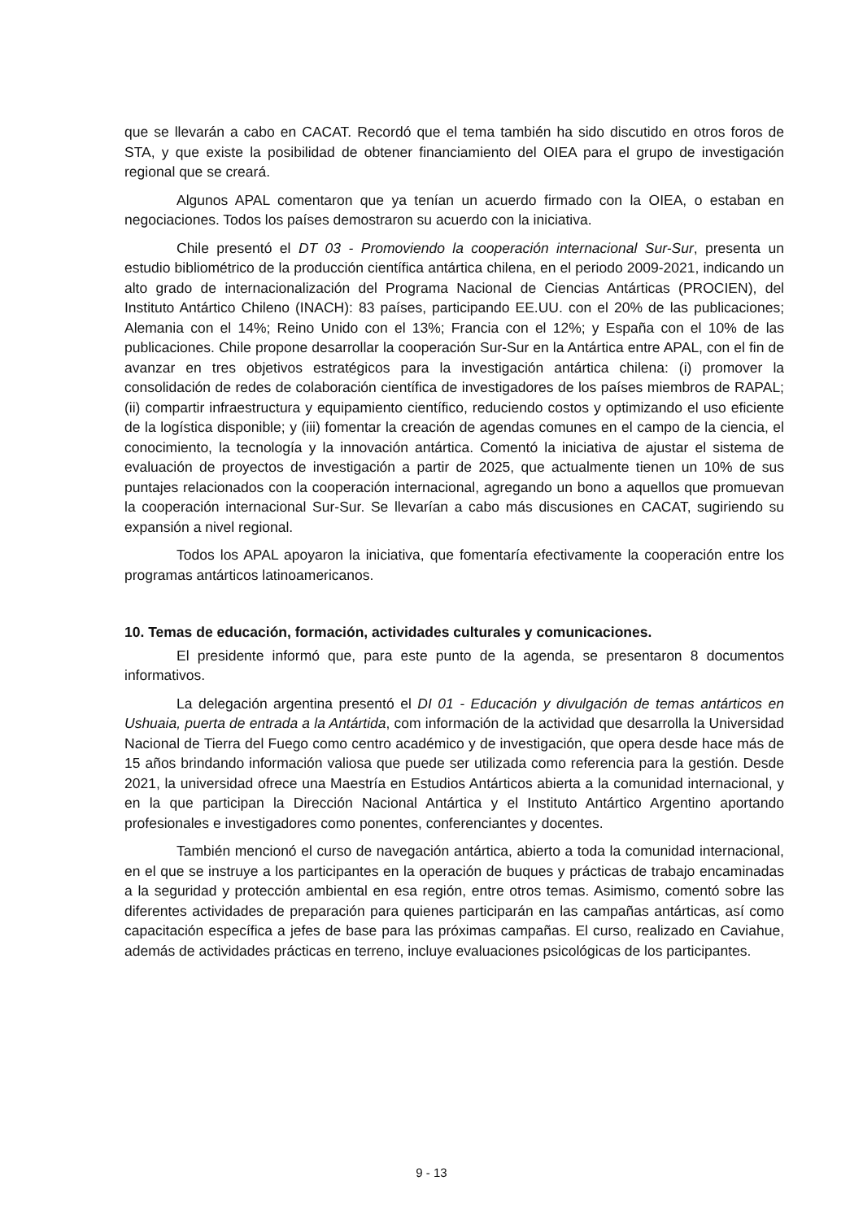que se llevarán a cabo en CACAT. Recordó que el tema también ha sido discutido en otros foros de STA, y que existe la posibilidad de obtener financiamiento del OIEA para el grupo de investigación regional que se creará.
Algunos APAL comentaron que ya tenían un acuerdo firmado con la OIEA, o estaban en negociaciones. Todos los países demostraron su acuerdo con la iniciativa.
Chile presentó el DT 03 - Promoviendo la cooperación internacional Sur-Sur, presenta un estudio bibliométrico de la producción científica antártica chilena, en el periodo 2009-2021, indicando un alto grado de internacionalización del Programa Nacional de Ciencias Antárticas (PROCIEN), del Instituto Antártico Chileno (INACH): 83 países, participando EE.UU. con el 20% de las publicaciones; Alemania con el 14%; Reino Unido con el 13%; Francia con el 12%; y España con el 10% de las publicaciones. Chile propone desarrollar la cooperación Sur-Sur en la Antártica entre APAL, con el fin de avanzar en tres objetivos estratégicos para la investigación antártica chilena: (i) promover la consolidación de redes de colaboración científica de investigadores de los países miembros de RAPAL; (ii) compartir infraestructura y equipamiento científico, reduciendo costos y optimizando el uso eficiente de la logística disponible; y (iii) fomentar la creación de agendas comunes en el campo de la ciencia, el conocimiento, la tecnología y la innovación antártica. Comentó la iniciativa de ajustar el sistema de evaluación de proyectos de investigación a partir de 2025, que actualmente tienen un 10% de sus puntajes relacionados con la cooperación internacional, agregando un bono a aquellos que promuevan la cooperación internacional Sur-Sur. Se llevarían a cabo más discusiones en CACAT, sugiriendo su expansión a nivel regional.
Todos los APAL apoyaron la iniciativa, que fomentaría efectivamente la cooperación entre los programas antárticos latinoamericanos.
10. Temas de educación, formación, actividades culturales y comunicaciones.
El presidente informó que, para este punto de la agenda, se presentaron 8 documentos informativos.
La delegación argentina presentó el DI 01 - Educación y divulgación de temas antárticos en Ushuaia, puerta de entrada a la Antártida, com información de la actividad que desarrolla la Universidad Nacional de Tierra del Fuego como centro académico y de investigación, que opera desde hace más de 15 años brindando información valiosa que puede ser utilizada como referencia para la gestión. Desde 2021, la universidad ofrece una Maestría en Estudios Antárticos abierta a la comunidad internacional, y en la que participan la Dirección Nacional Antártica y el Instituto Antártico Argentino aportando profesionales e investigadores como ponentes, conferenciantes y docentes.
También mencionó el curso de navegación antártica, abierto a toda la comunidad internacional, en el que se instruye a los participantes en la operación de buques y prácticas de trabajo encaminadas a la seguridad y protección ambiental en esa región, entre otros temas. Asimismo, comentó sobre las diferentes actividades de preparación para quienes participarán en las campañas antárticas, así como capacitación específica a jefes de base para las próximas campañas. El curso, realizado en Caviahue, además de actividades prácticas en terreno, incluye evaluaciones psicológicas de los participantes.
9 - 13